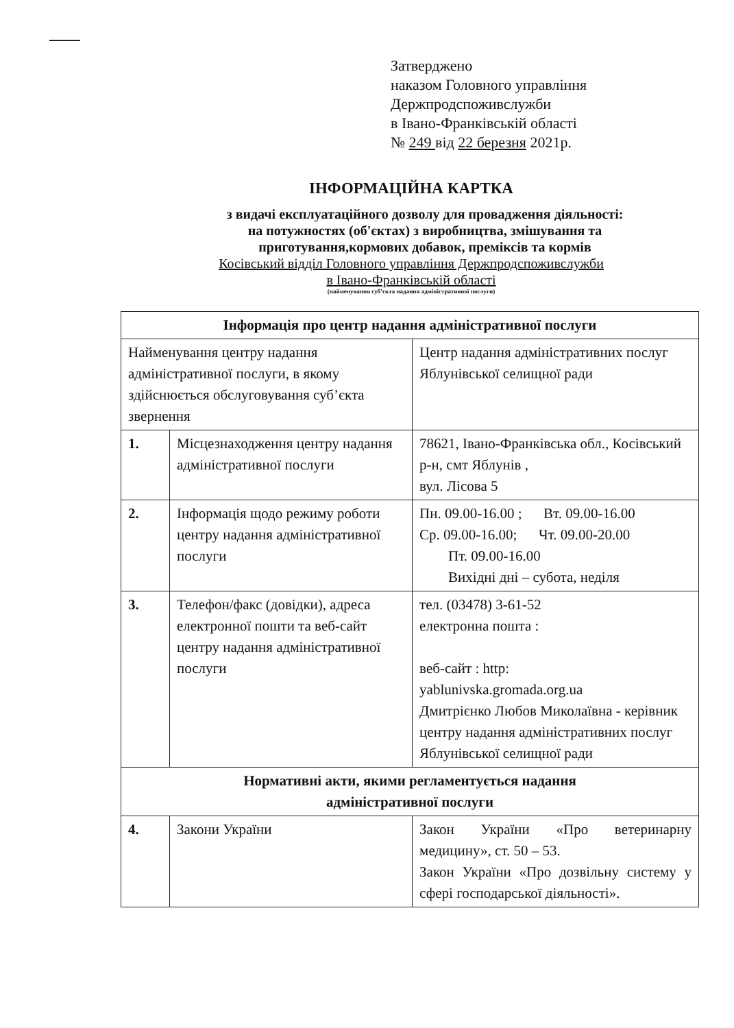Затверджено
наказом Головного управління
Держпродспоживслужби
в Івано-Франківській області
№ 249 від 22 березня 2021р.
ІНФОРМАЦІЙНА КАРТКА
з видачі експлуатаційного дозволу для провадження діяльності:
на потужностях (об'єктах) з виробництва, змішування та
приготування,кормових добавок, преміксів та кормів
Косівський відділ Головного управління Держпродспоживслужби
в Івано-Франківській області
(найменування суб’єкта надання адміністративної послуги)
| Інформація про центр надання адміністративної послуги | | |
| --- | --- | --- |
| Найменування центру надання адміністративної послуги, в якому здійснюється обслуговування суб’єкта звернення | | Центр надання адміністративних послуг Яблунівської селищної ради |
| 1. | Місцезнаходження центру надання адміністративної послуги | 78621, Івано-Франківська обл., Косівський р-н, смт Яблунів , вул. Лісова 5 |
| 2. | Інформація щодо режиму роботи центру надання адміністративної послуги | Пн. 09.00-16.00 ; Вт. 09.00-16.00 Ср. 09.00-16.00; Чт. 09.00-20.00 Пт. 09.00-16.00 Вихідні дні – субота, неділя |
| 3. | Телефон/факс (довідки), адреса електронної пошти та веб-сайт центру надання адміністративної послуги | тел. (03478) 3-61-52 електронна пошта : веб-сайт : http: yablunivska.gromada.org.ua Дмитрієнко Любов Миколаївна - керівник центру надання адміністративних послуг Яблунівської селищної ради |
| Нормативні акти, якими регламентується надання адміністративної послуги | | |
| 4. | Закони України | Закон України «Про ветеринарну медицину», ст. 50 – 53. Закон України «Про дозвільну систему у сфері господарської діяльності». |